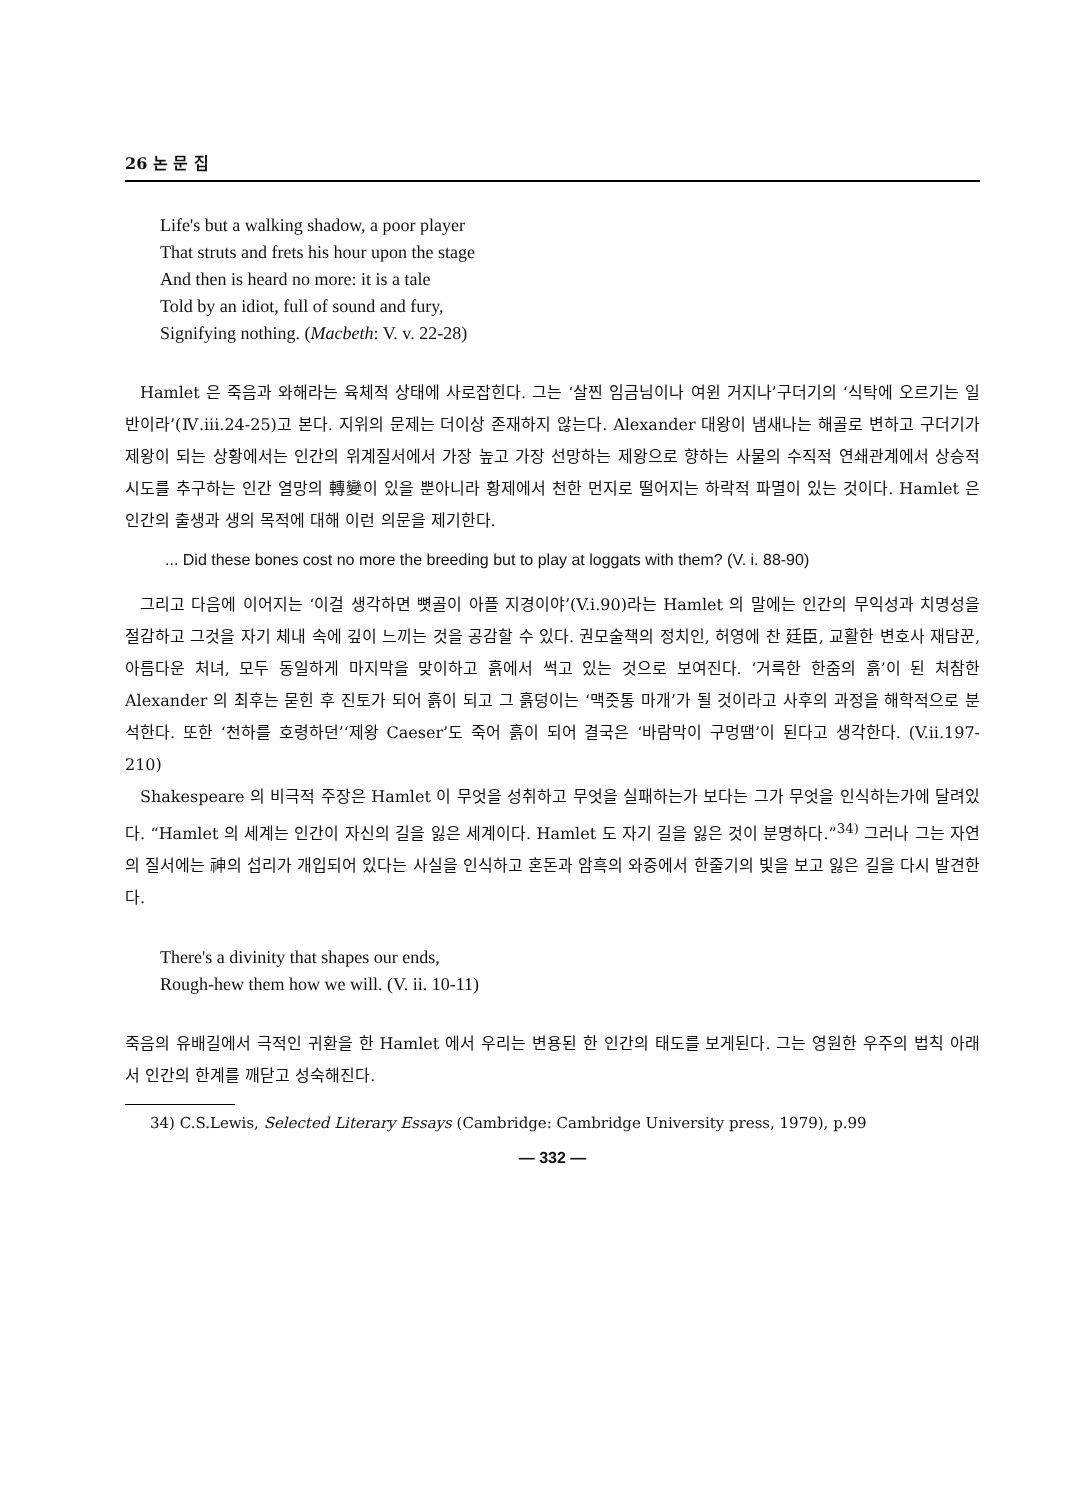26 논 문 집
Life's but a walking shadow, a poor player
That struts and frets his hour upon the stage
And then is heard no more: it is a tale
Told by an idiot, full of sound and fury,
Signifying nothing. (Macbeth: V. v. 22-28)
Hamlet 은 죽음과 와해라는 육체적 상태에 사로잡힌다. 그는 ‘살찐 임금님이나 여윈 거지나’구더기의 ‘식탁에 오르기는 일반이라’(Ⅳ.iii.24-25)고 본다. 지위의 문제는 더이상 존재하지 않는다. Alexander 대왕이 냄새나는 해골로 변하고 구더기가 제왕이 되는 상황에서는 인간의 위계질서에서 가장 높고 가장 선망하는 제왕으로 향하는 사물의 수직적 연쇄관계에서 상승적 시도를 추구하는 인간 열망의 轉變이 있을 뿐아니라 황제에서 천한 먼지로 떨어지는 하락적 파멸이 있는 것이다. Hamlet 은 인간의 출생과 생의 목적에 대해 이런 의문을 제기한다.
... Did these bones cost no more the breeding but to play at loggats with them? (V. i. 88-90)
그리고 다음에 이어지는 ‘이걸 생각하면 뼛골이 아플 지경이야’(V.i.90)라는 Hamlet 의 말에는 인간의 무익성과 치명성을 절감하고 그것을 자기 체내 속에 깊이 느끼는 것을 공감할 수 있다. 권모술책의 정치인, 허영에 찬 廷臣, 교활한 변호사 재담꾼, 아름다운 처녀, 모두 동일하게 마지막을 맞이하고 흙에서 썩고 있는 것으로 보여진다. ‘거룩한 한줌의 흙’이 된 처참한 Alexander 의 최후는 묻힌 후 진토가 되어 흙이 되고 그 흙덩이는 ‘맥줏통 마개’가 될 것이라고 사후의 과정을 해학적으로 분석한다. 또한 ‘천하를 호령하던’‘제왕 Caeser’도 죽어 흙이 되어 결국은 ‘바람막이 구멍땜’이 된다고 생각한다. (V.ii.197-210)
Shakespeare 의 비극적 주장은 Hamlet 이 무엇을 성취하고 무엇을 실패하는가 보다는 그가 무엇을 인식하는가에 달려있다. “Hamlet 의 세계는 인간이 자신의 길을 잃은 세계이다. Hamlet 도 자기 길을 잃은 것이 분명하다.”<sup>34)</sup> 그러나 그는 자연의 질서에는 神의 섭리가 개입되어 있다는 사실을 인식하고 혼돈과 암흑의 와중에서 한줄기의 빛을 보고 잃은 길을 다시 발견한다.
There's a divinity that shapes our ends,
Rough-hew them how we will. (V. ii. 10-11)
죽음의 유배길에서 극적인 귀환을 한 Hamlet 에서 우리는 변용된 한 인간의 태도를 보게된다. 그는 영원한 우주의 법칙 아래서 인간의 한계를 깨닫고 성숙해진다.
34) C.S.Lewis, Selected Literary Essays (Cambridge: Cambridge University press, 1979), p.99
— 332 —